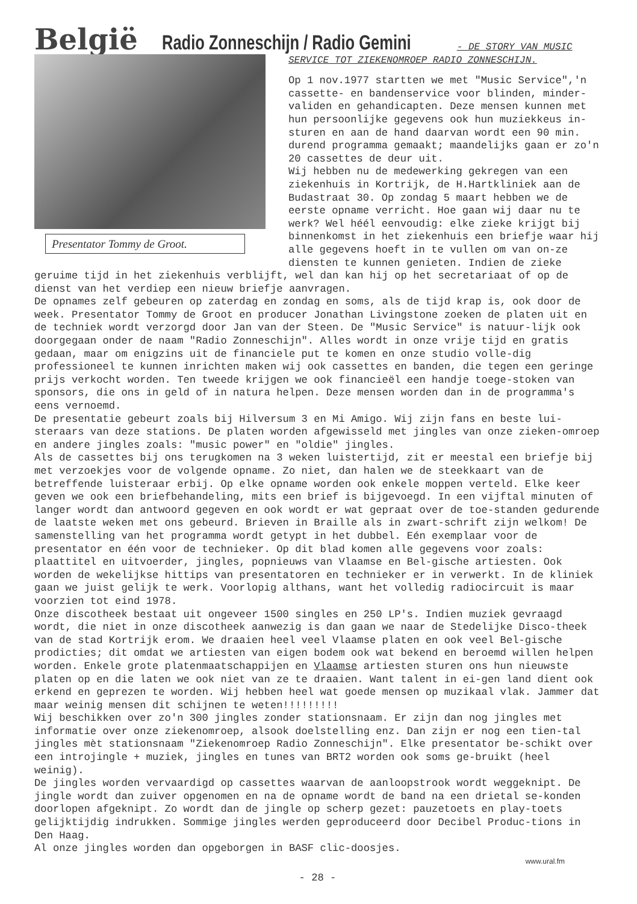België Radio Zonneschijn / Radio Gemini - DE STORY VAN MUSIC
Presentator Tommy de Groot.
SERVICE TOT ZIEKENOMROEP RADIO ZONNESCHIJN.
Op 1 nov.1977 startten we met "Music Service",'n cassette- en bandenservice voor blinden, minder-validen en gehandicapten. Deze mensen kunnen met hun persoonlijke gegevens ook hun muziekkeus in-sturen en aan de hand daarvan wordt een 90 min. durend programma gemaakt; maandelijks gaan er zo'n 20 cassettes de deur uit.
Wij hebben nu de medewerking gekregen van een ziekenhuis in Kortrijk, de H.Hartkliniek aan de Budastraat 30. Op zondag 5 maart hebben we de eerste opname verricht. Hoe gaan wij daar nu te werk? Wel héél eenvoudig: elke zieke krijgt bij binnenkomst in het ziekenhuis een briefje waar hij alle gegevens hoeft in te vullen om van on-ze diensten te kunnen genieten. Indien de zieke
geruime tijd in het ziekenhuis verblijft, wel dan kan hij op het secretariaat of op de dienst van het verdiep een nieuw briefje aanvragen.
De opnames zelf gebeuren op zaterdag en zondag en soms, als de tijd krap is, ook door de week. Presentator Tommy de Groot en producer Jonathan Livingstone zoeken de platen uit en de techniek wordt verzorgd door Jan van der Steen. De "Music Service" is natuur-lijk ook doorgegaan onder de naam "Radio Zonneschijn". Alles wordt in onze vrije tijd en gratis gedaan, maar om enigzins uit de financiele put te komen en onze studio volle-dig professioneel te kunnen inrichten maken wij ook cassettes en banden, die tegen een geringe prijs verkocht worden. Ten tweede krijgen we ook financieël een handje toege-stoken van sponsors, die ons in geld of in natura helpen. Deze mensen worden dan in de programma's eens vernoemd.
De presentatie gebeurt zoals bij Hilversum 3 en Mi Amigo. Wij zijn fans en beste lui-steraars van deze stations. De platen worden afgewisseld met jingles van onze zieken-omroep en andere jingles zoals: "music power" en "oldie" jingles.
Als de cassettes bij ons terugkomen na 3 weken luistertijd, zit er meestal een briefje bij met verzoekjes voor de volgende opname. Zo niet, dan halen we de steekkaart van de betreffende luisteraar erbij. Op elke opname worden ook enkele moppen verteld. Elke keer geven we ook een briefbehandeling, mits een brief is bijgevoegd. In een vijftal minuten of langer wordt dan antwoord gegeven en ook wordt er wat gepraat over de toe-standen gedurende de laatste weken met ons gebeurd. Brieven in Braille als in zwart-schrift zijn welkom! De samenstelling van het programma wordt getypt in het dubbel. Eén exemplaar voor de presentator en één voor de technieker. Op dit blad komen alle gegevens voor zoals: plaattitel en uitvoerder, jingles, popnieuws van Vlaamse en Bel-gische artiesten. Ook worden de wekelijkse hittips van presentatoren en technieker er in verwerkt. In de kliniek gaan we juist gelijk te werk. Voorlopig althans, want het volledig radiocircuit is maar voorzien tot eind 1978.
Onze discotheek bestaat uit ongeveer 1500 singles en 250 LP's. Indien muziek gevraagd wordt, die niet in onze discotheek aanwezig is dan gaan we naar de Stedelijke Disco-theek van de stad Kortrijk erom. We draaien heel veel Vlaamse platen en ook veel Bel-gische prodicties; dit omdat we artiesten van eigen bodem ook wat bekend en beroemd willen helpen worden. Enkele grote platenmaatschappijen en Vlaamse artiesten sturen ons hun nieuwste platen op en die laten we ook niet van ze te draaien. Want talent in ei-gen land dient ook erkend en geprezen te worden. Wij hebben heel wat goede mensen op muzikaal vlak. Jammer dat maar weinig mensen dit schijnen te weten!!!!!!!!!
Wij beschikken over zo'n 300 jingles zonder stationsnaam. Er zijn dan nog jingles met informatie over onze ziekenomroep, alsook doelstelling enz. Dan zijn er nog een tien-tal jingles mèt stationsnaam "Ziekenomroep Radio Zonneschijn". Elke presentator be-schikt over een introjingle + muziek, jingles en tunes van BRT2 worden ook soms ge-bruikt (heel weinig).
De jingles worden vervaardigd op cassettes waarvan de aanloopstrook wordt weggeknipt. De jingle wordt dan zuiver opgenomen en na de opname wordt de band na een drietal se-konden doorlopen afgeknipt. Zo wordt dan de jingle op scherp gezet: pauzetoets en play-toets gelijktijdig indrukken. Sommige jingles werden geproduceerd door Decibel Produc-tions in Den Haag.
Al onze jingles worden dan opgeborgen in BASF clic-doosjes.
www.ural.fm
- 28 -